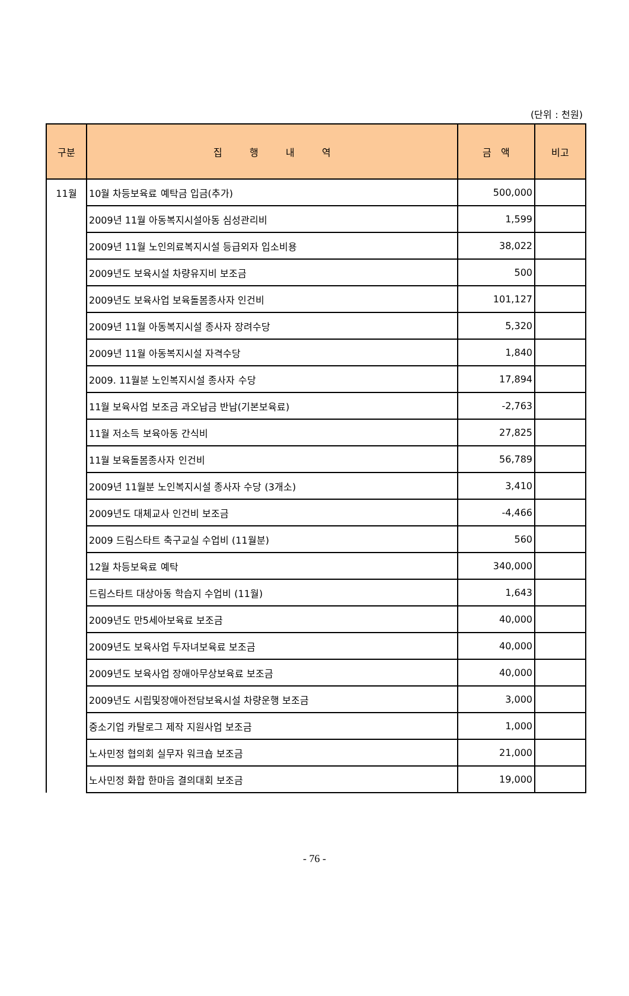(단위 : 천원)
| 구분 | 집 행 내 역 | 금 액 | 비고 |
| --- | --- | --- | --- |
| 11월 | 10월 차등보육료 예탁금 입금(추가) | 500,000 | |
| | 2009년 11월 아동복지시설아동 심성관리비 | 1,599 | |
| | 2009년 11월 노인의료복지시설 등급외자 입소비용 | 38,022 | |
| | 2009년도 보육시설 차량유지비 보조금 | 500 | |
| | 2009년도 보육사업 보육돌봄종사자 인건비 | 101,127 | |
| | 2009년 11월 아동복지시설 종사자 장려수당 | 5,320 | |
| | 2009년 11월 아동복지시설 자격수당 | 1,840 | |
| | 2009. 11월분 노인복지시설 종사자 수당 | 17,894 | |
| | 11월 보육사업 보조금 과오납금 반납(기본보육료) | -2,763 | |
| | 11월 저소득 보육아동 간식비 | 27,825 | |
| | 11월 보육돌봄종사자 인건비 | 56,789 | |
| | 2009년 11월분 노인복지시설 종사자 수당 (3개소) | 3,410 | |
| | 2009년도 대체교사 인건비 보조금 | -4,466 | |
| | 2009 드림스타트 축구교실 수업비 (11월분) | 560 | |
| | 12월 차등보육료 예탁 | 340,000 | |
| | 드림스타트 대상아동 학습지 수업비 (11월) | 1,643 | |
| | 2009년도 만5세아보육료 보조금 | 40,000 | |
| | 2009년도 보육사업 두자녀보육료 보조금 | 40,000 | |
| | 2009년도 보육사업 장애아무상보육료 보조금 | 40,000 | |
| | 2009년도 시립및장애아전담보육시설 차량운행 보조금 | 3,000 | |
| | 중소기업 카탈로그 제작 지원사업 보조금 | 1,000 | |
| | 노사민정 협의회 실무자 워크숍 보조금 | 21,000 | |
| | 노사민정 화합 한마음 결의대회 보조금 | 19,000 | |
- 76 -